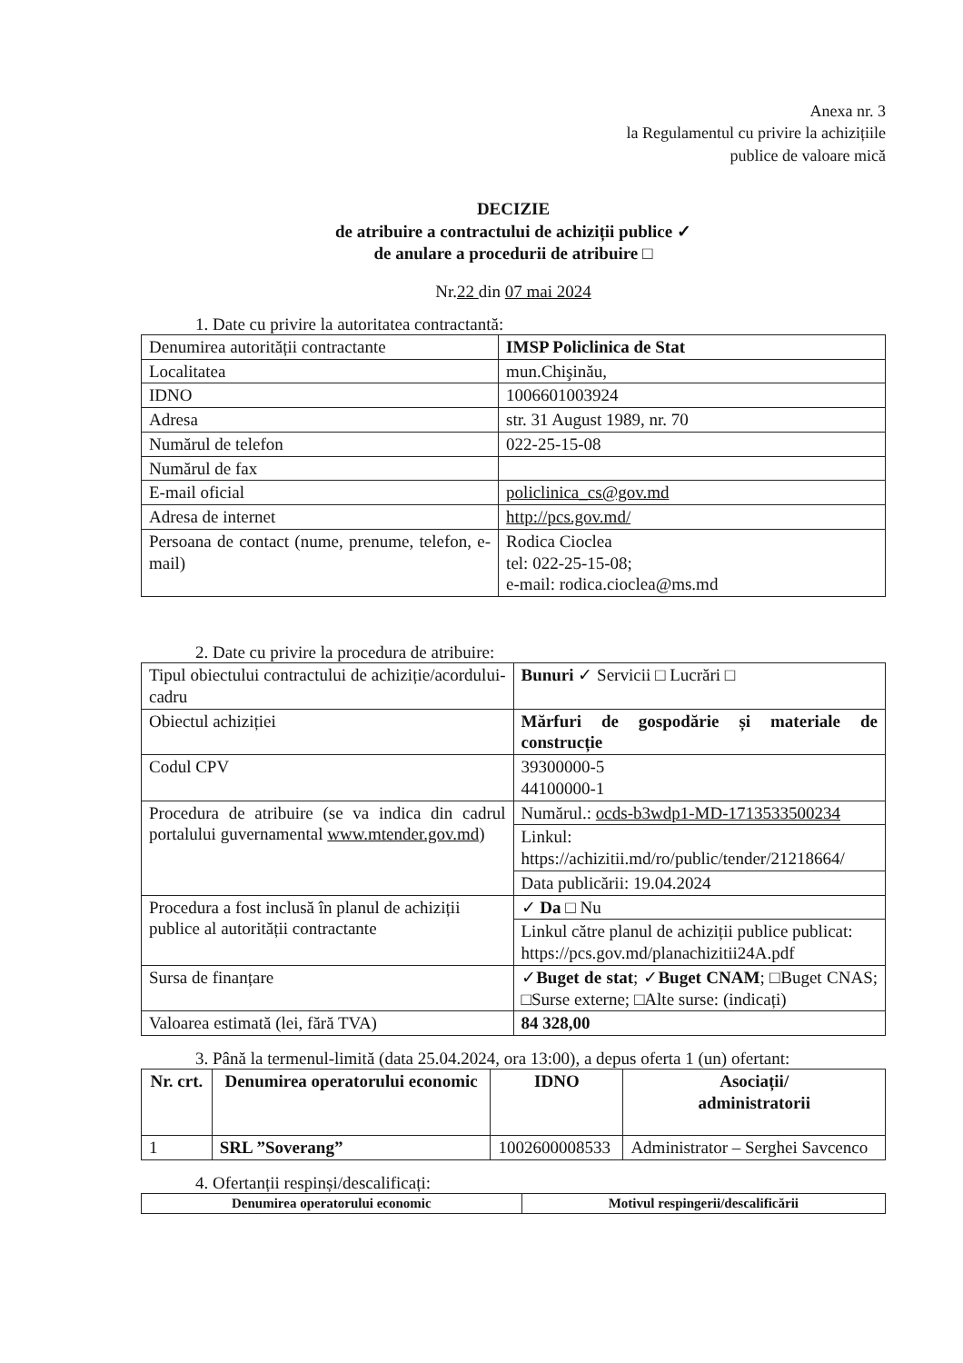Anexa nr. 3
la Regulamentul cu privire la achizițiile
publice de valoare mică
DECIZIE
de atribuire a contractului de achiziții publice ✓
de anulare a procedurii de atribuire □
Nr.22 din 07 mai 2024
1. Date cu privire la autoritatea contractantă:
| Denumirea autorității contractante | IMSP Policlinica de Stat |
| Localitatea | mun.Chişinău, |
| IDNO | 1006601003924 |
| Adresa | str. 31 August 1989, nr. 70 |
| Numărul de telefon | 022-25-15-08 |
| Numărul de fax | |
| E-mail oficial | policlinica_cs@gov.md |
| Adresa de internet | http://pcs.gov.md/ |
| Persoana de contact (nume, prenume, telefon, e-mail) | Rodica Cioclea tel: 022-25-15-08; e-mail: rodica.cioclea@ms.md |
2. Date cu privire la procedura de atribuire:
| Tipul obiectului contractului de achiziție/acordului-cadru | Bunuri ✓ Servicii □ Lucrări □ |
| Obiectul achiziției | Mărfuri de gospodărie și materiale de construcție |
| Codul CPV | 39300000-5 44100000-1 |
| Procedura de atribuire (se va indica din cadrul portalului guvernamental www.mtender.gov.md ) | Numărul.: ocds-b3wdp1-MD-1713533500234 |
| | Linkul: https://achizitii.md/ro/public/tender/21218664/ |
| | Data publicării: 19.04.2024 |
| Procedura a fost inclusă în planul de achiziții publice al autorității contractante | ✓ Da □ Nu |
| | Linkul către planul de achiziții publice publicat: https://pcs.gov.md/planachizitii24A.pdf |
| Sursa de finanțare | ✓ Buget de stat ; ✓ Buget CNAM ; □Buget CNAS; □Surse externe; □Alte surse: (indicați) |
| Valoarea estimată (lei, fără TVA) | 84 328,00 |
3. Până la termenul-limită (data 25.04.2024, ora 13:00), a depus oferta 1 (un) ofertant:
| Nr. crt. | Denumirea operatorului economic | IDNO | Asociații/ administratorii |
| --- | --- | --- | --- |
| 1 | SRL ”Soverang” | 1002600008533 | Administrator – Serghei Savcenco |
4. Ofertanții respinși/descalificați:
| Denumirea operatorului economic | Motivul respingerii/descalificării |
| --- | --- |